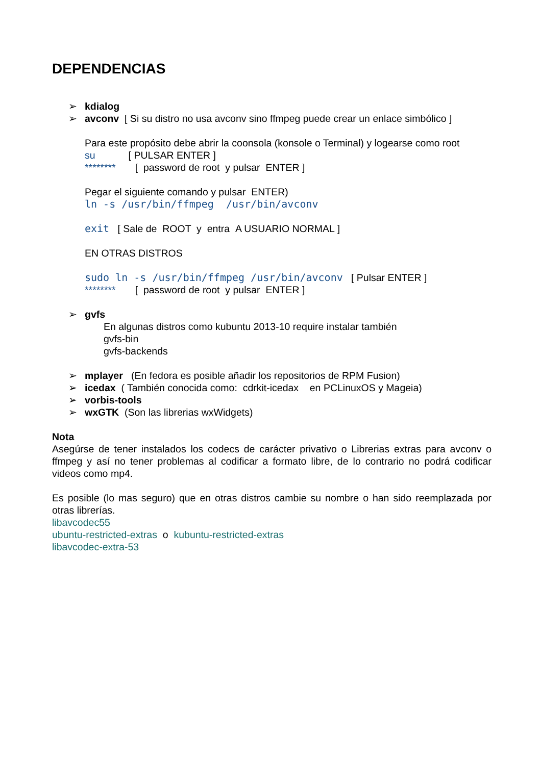DEPENDENCIAS
➢ kdialog
➢ avconv [ Si su distro no usa avconv sino ffmpeg puede crear un enlace simbólico ]
Para este propósito debe abrir la coonsola (konsole o Terminal) y logearse como root
su [ PULSAR ENTER ]
******** [ password de root y pulsar ENTER ]
Pegar el siguiente comando y pulsar ENTER)
ln -s /usr/bin/ffmpeg /usr/bin/avconv
exit [ Sale de ROOT y entra A USUARIO NORMAL ]
EN OTRAS DISTROS
sudo ln -s /usr/bin/ffmpeg /usr/bin/avconv [ Pulsar ENTER ]
******** [ password de root y pulsar ENTER ]
➢ gvfs
En algunas distros como kubuntu 2013-10 require instalar también
gvfs-bin
gvfs-backends
➢ mplayer (En fedora es posible añadir los repositorios de RPM Fusion)
➢ icedax ( También conocida como: cdrkit-icedax en PCLinuxOS y Mageia)
➢ vorbis-tools
➢ wxGTK (Son las librerias wxWidgets)
Nota
Asegúrse de tener instalados los codecs de carácter privativo o Librerias extras para avconv o ffmpeg y así no tener problemas al codificar a formato libre, de lo contrario no podrá codificar videos como mp4.
Es posible (lo mas seguro) que en otras distros cambie su nombre o han sido reemplazada por otras librerías.
libavcodec55
ubuntu-restricted-extras o kubuntu-restricted-extras
libavcodec-extra-53